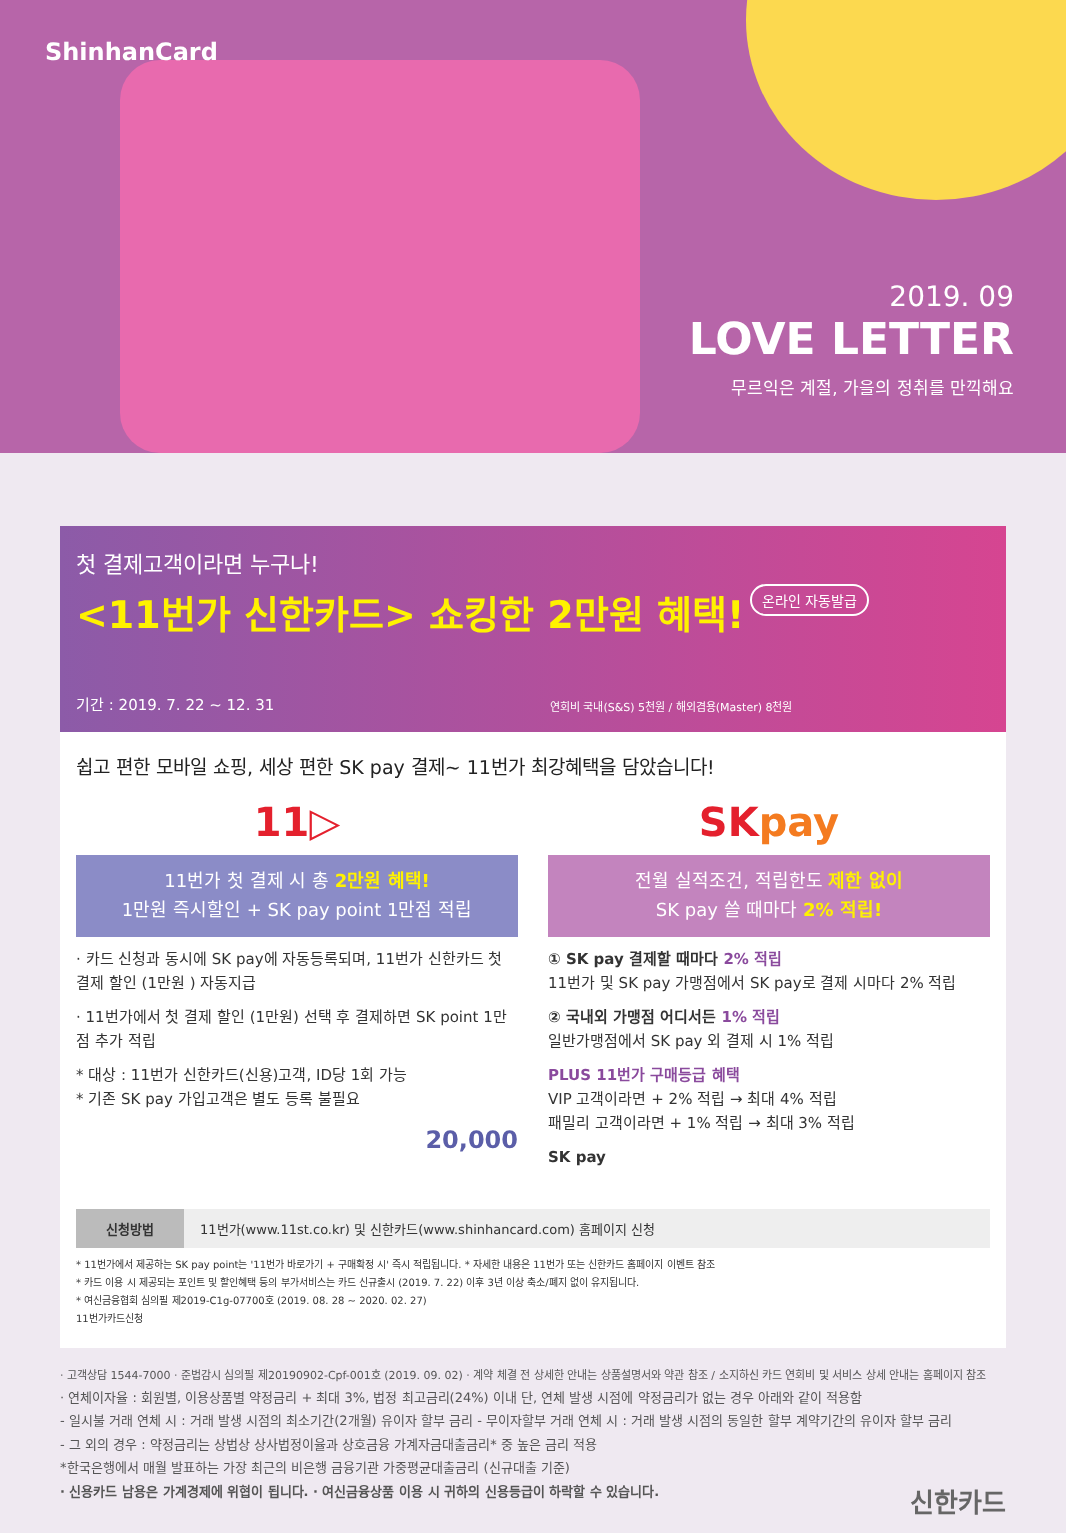ShinhanCard
2019. 09
LOVE LETTER
무르익은 계절, 가을의 정취를 만끽해요
첫 결제고객이라면 누구나!
<11번가 신한카드> 쇼킹한 2만원 혜택!
온라인 자동발급
기간 : 2019. 7. 22 ~ 12. 31
연회비 국내(S&S) 5천원 / 해외겸용(Master) 8천원
쉽고 편한 모바일 쇼핑, 세상 편한 SK pay 결제~ 11번가 최강혜택을 담았습니다!
11▷
11번가 첫 결제 시 총 2만원 혜택!
1만원 즉시할인 + SK pay point 1만점 적립
· 카드 신청과 동시에 SK pay에 자동등록되며, 11번가 신한카드 첫 결제 할인 (1만원 ) 자동지급
· 11번가에서 첫 결제 할인 (1만원) 선택 후 결제하면 SK point 1만점 추가 적립
* 대상 : 11번가 신한카드(신용)고객, ID당 1회 가능
* 기존 SK pay 가입고객은 별도 등록 불필요
20,000
SKpay
전월 실적조건, 적립한도 제한 없이
SK pay 쓸 때마다 2% 적립!
① SK pay 결제할 때마다 2% 적립
11번가 및 SK pay 가맹점에서 SK pay로 결제 시마다 2% 적립
② 국내외 가맹점 어디서든 1% 적립
일반가맹점에서 SK pay 외 결제 시 1% 적립
PLUS 11번가 구매등급 혜택
VIP 고객이라면 + 2% 적립 → 최대 4% 적립
패밀리 고객이라면 + 1% 적립 → 최대 3% 적립
SK pay
신청방법 11번가(www.11st.co.kr) 및 신한카드(www.shinhancard.com) 홈페이지 신청
* 11번가에서 제공하는 SK pay point는 '11번가 바로가기 + 구매확정 시' 즉시 적립됩니다. * 자세한 내용은 11번가 또는 신한카드 홈페이지 이벤트 참조
* 카드 이용 시 제공되는 포인트 및 할인혜택 등의 부가서비스는 카드 신규출시 (2019. 7. 22) 이후 3년 이상 축소/폐지 없이 유지됩니다.
* 여신금융협회 심의필 제2019-C1g-07700호 (2019. 08. 28 ~ 2020. 02. 27)
11번가카드신청
· 고객상담 1544-7000 · 준법감시 심의필 제20190902-Cpf-001호 (2019. 09. 02) · 계약 체결 전 상세한 안내는 상품설명서와 약관 참조 / 소지하신 카드 연회비 및 서비스 상세 안내는 홈페이지 참조
· 연체이자율 : 회원별, 이용상품별 약정금리 + 최대 3%, 법정 최고금리(24%) 이내 단, 연체 발생 시점에 약정금리가 없는 경우 아래와 같이 적용함
- 일시불 거래 연체 시 : 거래 발생 시점의 최소기간(2개월) 유이자 할부 금리 - 무이자할부 거래 연체 시 : 거래 발생 시점의 동일한 할부 계약기간의 유이자 할부 금리
- 그 외의 경우 : 약정금리는 상법상 상사법정이율과 상호금융 가계자금대출금리* 중 높은 금리 적용
*한국은행에서 매월 발표하는 가장 최근의 비은행 금융기관 가중평균대출금리 (신규대출 기준)
· 신용카드 남용은 가계경제에 위협이 됩니다. · 여신금융상품 이용 시 귀하의 신용등급이 하락할 수 있습니다. 신한카드